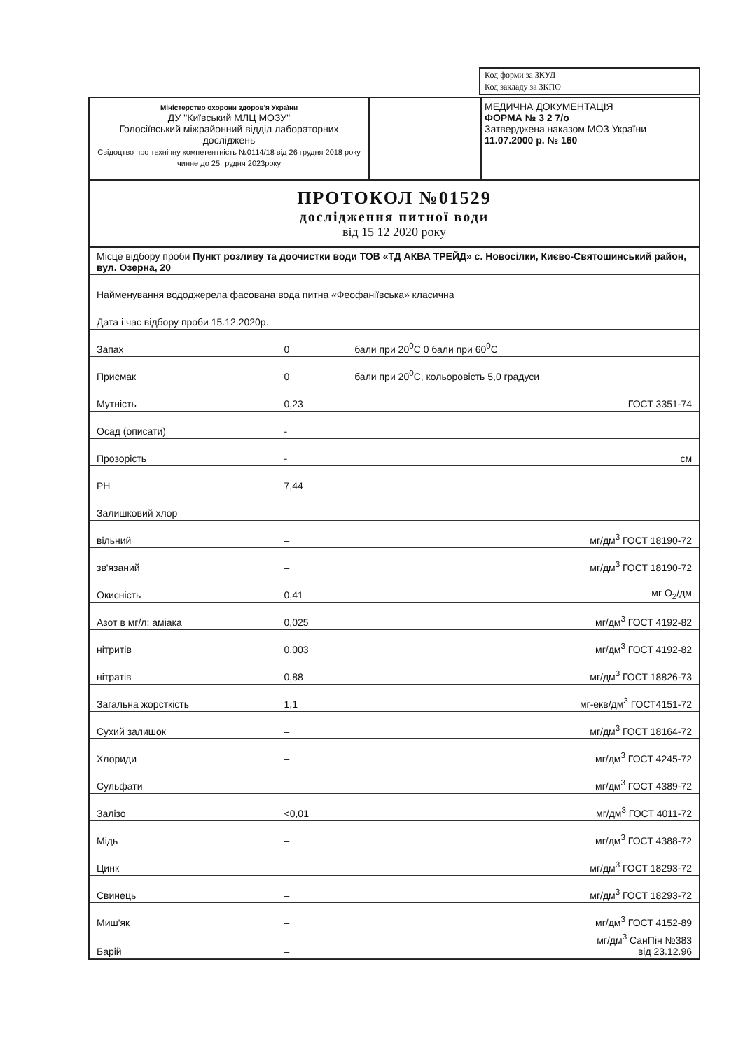| Код форми за ЗКУД |
| Код закладу за ЗКПО |
Міністерство охорони здоров'я України
ДУ "Київський МЛЦ МОЗУ"
Голосіївський міжрайонний відділ лабораторних досліджень
Свідоцтво про технічну компетентність №0114/18 від 26 грудня 2018 року чинне до 25 грудня 2023року
МЕДИЧНА ДОКУМЕНТАЦІЯ
ФОРМА № 3 2 7/о
Затверджена наказом МОЗ України
11.07.2000 р. № 160
ПРОТОКОЛ №01529
дослідження питної води
від 15 12 2020 року
| Місце відбору проби Пункт розливу та доочистки води ТОВ «ТД АКВА ТРЕЙД» с. Новосілки, Києво-Святошинський район, вул. Озерна, 20 | | | |
| Найменування вододжерела фасована вода питна «Феофаніївська» класична | | | |
| Дата і час відбору проби 15.12.2020р. | | | |
| Запах | 0 | бали при 20<sup>0</sup>С 0 бали при 60<sup>0</sup>С | |
| Присмак | 0 | бали при 20<sup>0</sup>С, кольоровість 5,0 градуси | |
| Мутність | 0,23 | | ГОСТ 3351-74 |
| Осад (описати) | - | | |
| Прозорість | - | | см |
| PH | 7,44 | | |
| Залишковий хлор | – | | |
| вільний | – | | мг/дм<sup>3</sup> ГОСТ 18190-72 |
| зв'язаний | – | | мг/дм<sup>3</sup> ГОСТ 18190-72 |
| Окисність | 0,41 | | мг О<sub>2</sub>/дм |
| Азот в мг/л: аміака | 0,025 | | мг/дм<sup>3</sup> ГОСТ 4192-82 |
| нітритів | 0,003 | | мг/дм<sup>3</sup> ГОСТ 4192-82 |
| нітратів | 0,88 | | мг/дм<sup>3</sup> ГОСТ 18826-73 |
| Загальна жорсткість | 1,1 | | мг-екв/дм<sup>3</sup> ГОСТ4151-72 |
| Сухий залишок | – | | мг/дм<sup>3</sup> ГОСТ 18164-72 |
| Хлориди | – | | мг/дм<sup>3</sup> ГОСТ 4245-72 |
| Сульфати | – | | мг/дм<sup>3</sup> ГОСТ 4389-72 |
| Залізо | <0,01 | | мг/дм<sup>3</sup> ГОСТ 4011-72 |
| Мідь | – | | мг/дм<sup>3</sup> ГОСТ 4388-72 |
| Цинк | – | | мг/дм<sup>3</sup> ГОСТ 18293-72 |
| Свинець | – | | мг/дм<sup>3</sup> ГОСТ 18293-72 |
| Миш'як | – | | мг/дм<sup>3</sup> ГОСТ 4152-89 |
| Барій | – | | мг/дм<sup>3</sup> СанПін №383 від 23.12.96 |